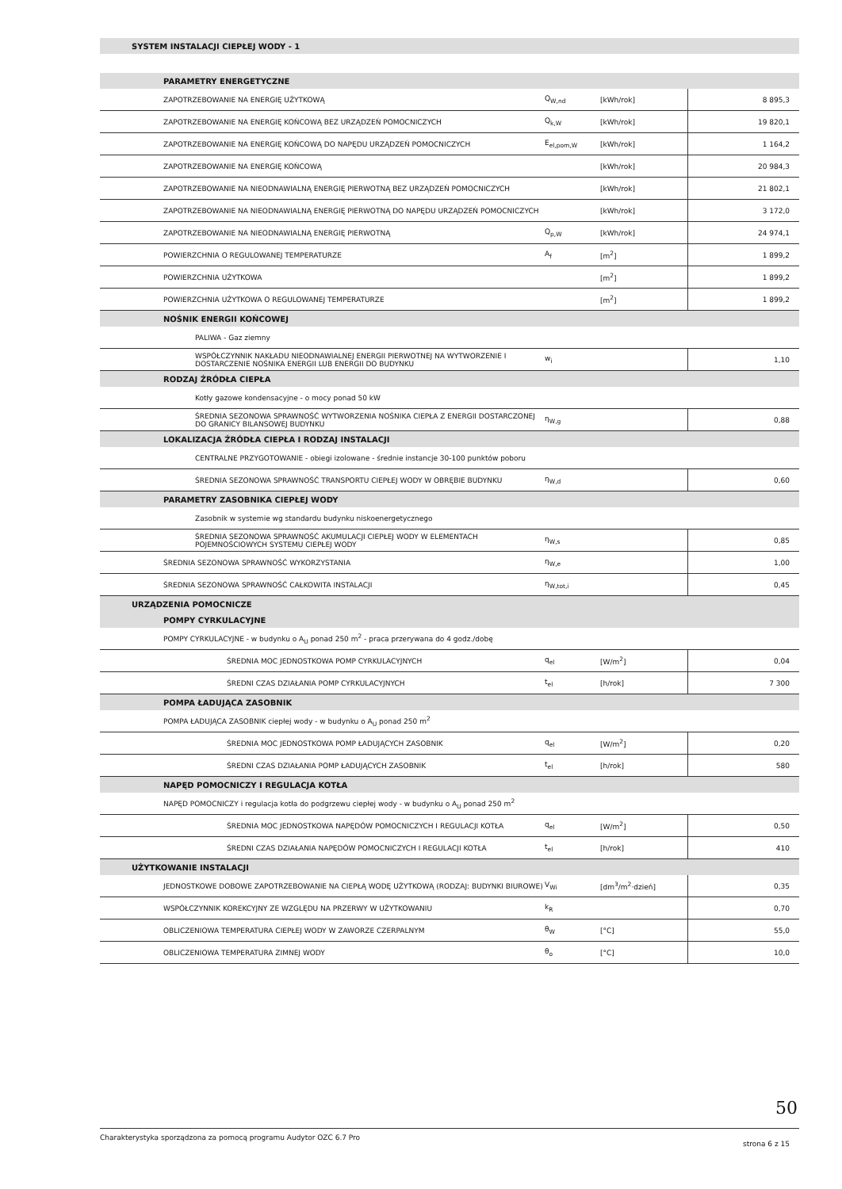| SYSTEM INSTALACJI CIEPŁEJ WODY - 1 | | | |
| --- | --- | --- | --- |
| PARAMETRY ENERGETYCZNE | | | |
| ZAPOTRZEBOWANIE NA ENERGIĘ UŻYTKOWĄ | Q<sub>W,nd</sub> | [kWh/rok] | 8 895,3 |
| ZAPOTRZEBOWANIE NA ENERGIĘ KOŃCOWĄ BEZ URZĄDZEŃ POMOCNICZYCH | Q<sub>k,W</sub> | [kWh/rok] | 19 820,1 |
| ZAPOTRZEBOWANIE NA ENERGIĘ KOŃCOWĄ DO NAPĘDU URZĄDZEŃ POMOCNICZYCH | E<sub>el,pom,W</sub> | [kWh/rok] | 1 164,2 |
| ZAPOTRZEBOWANIE NA ENERGIĘ KOŃCOWĄ | | [kWh/rok] | 20 984,3 |
| ZAPOTRZEBOWANIE NA NIEODNAWIALNĄ ENERGIĘ PIERWOTNĄ BEZ URZĄDZEŃ POMOCNICZYCH | | [kWh/rok] | 21 802,1 |
| ZAPOTRZEBOWANIE NA NIEODNAWIALNĄ ENERGIĘ PIERWOTNĄ DO NAPĘDU URZĄDZEŃ POMOCNICZYCH | | [kWh/rok] | 3 172,0 |
| ZAPOTRZEBOWANIE NA NIEODNAWIALNĄ ENERGIĘ PIERWOTNĄ | Q<sub>p,W</sub> | [kWh/rok] | 24 974,1 |
| POWIERZCHNIA O REGULOWANEJ TEMPERATURZE | A<sub>f</sub> | [m<sup>2</sup>] | 1 899,2 |
| POWIERZCHNIA UŻYTKOWA | | [m<sup>2</sup>] | 1 899,2 |
| POWIERZCHNIA UŻYTKOWA O REGULOWANEJ TEMPERATURZE | | [m<sup>2</sup>] | 1 899,2 |
| NOŚNIK ENERGII KOŃCOWEJ | | | |
| PALIWA - Gaz ziemny | | | |
| WSPÓŁCZYNNIK NAKŁADU NIEODNAWIALNEJ ENERGII PIERWOTNEJ NA WYTWORZENIE I DOSTARCZENIE NOŚNIKA ENERGII LUB ENERGII DO BUDYNKU | w<sub>i</sub> | | 1,10 |
| RODZAJ ŹRÓDŁA CIEPŁA | | | |
| Kotły gazowe kondensacyjne - o mocy ponad 50 kW | | | |
| ŚREDNIA SEZONOWA SPRAWNOŚĆ WYTWORZENIA NOŚNIKA CIEPŁA Z ENERGII DOSTARCZONEJ DO GRANICY BILANSOWEJ BUDYNKU | η<sub>W,g</sub> | | 0,88 |
| LOKALIZACJA ŹRÓDŁA CIEPŁA I RODZAJ INSTALACJI | | | |
| CENTRALNE PRZYGOTOWANIE - obiegi izolowane - średnie instancje 30-100 punktów poboru | | | |
| ŚREDNIA SEZONOWA SPRAWNOŚĆ TRANSPORTU CIEPŁEJ WODY W OBRĘBIE BUDYNKU | η<sub>W,d</sub> | | 0,60 |
| PARAMETRY ZASOBNIKA CIEPŁEJ WODY | | | |
| Zasobnik w systemie wg standardu budynku niskoenergetycznego | | | |
| ŚREDNIA SEZONOWA SPRAWNOŚĆ AKUMULACJI CIEPŁEJ WODY W ELEMENTACH POJEMNOŚCIOWYCH SYSTEMU CIEPŁEJ WODY | η<sub>W,s</sub> | | 0,85 |
| ŚREDNIA SEZONOWA SPRAWNOŚĆ WYKORZYSTANIA | η<sub>W,e</sub> | | 1,00 |
| ŚREDNIA SEZONOWA SPRAWNOŚĆ CAŁKOWITA INSTALACJI | η<sub>W,tot,i</sub> | | 0,45 |
| URZĄDZENIA POMOCNICZE | | | |
| POMPY CYRKULACYJNE | | | |
| POMPY CYRKULACYJNE - w budynku o A<sub>U</sub> ponad 250 m<sup>2</sup> - praca przerywana do 4 godz./dobę | | | |
| ŚREDNIA MOC JEDNOSTKOWA POMP CYRKULACYJNYCH | q<sub>el</sub> | [W/m<sup>2</sup>] | 0,04 |
| ŚREDNI CZAS DZIAŁANIA POMP CYRKULACYJNYCH | t<sub>el</sub> | [h/rok] | 7 300 |
| POMPA ŁADUJĄCA ZASOBNIK | | | |
| POMPA ŁADUJĄCA ZASOBNIK ciepłej wody - w budynku o A<sub>U</sub> ponad 250 m<sup>2</sup> | | | |
| ŚREDNIA MOC JEDNOSTKOWA POMP ŁADUJĄCYCH ZASOBNIK | q<sub>el</sub> | [W/m<sup>2</sup>] | 0,20 |
| ŚREDNI CZAS DZIAŁANIA POMP ŁADUJĄCYCH ZASOBNIK | t<sub>el</sub> | [h/rok] | 580 |
| NAPĘD POMOCNICZY I REGULACJA KOTŁA | | | |
| NAPĘD POMOCNICZY i regulacja kotła do podgrzewu ciepłej wody - w budynku o A<sub>U</sub> ponad 250 m<sup>2</sup> | | | |
| ŚREDNIA MOC JEDNOSTKOWA NAPĘDÓW POMOCNICZYCH I REGULACJI KOTŁA | q<sub>el</sub> | [W/m<sup>2</sup>] | 0,50 |
| ŚREDNI CZAS DZIAŁANIA NAPĘDÓW POMOCNICZYCH I REGULACJI KOTŁA | t<sub>el</sub> | [h/rok] | 410 |
| UŻYTKOWANIE INSTALACJI | | | |
| JEDNOSTKOWE DOBOWE ZAPOTRZEBOWANIE NA CIEPŁĄ WODĘ UŻYTKOWĄ (RODZAJ: BUDYNKI BIUROWE) | V<sub>Wi</sub> | [dm<sup>3</sup>/m<sup>2</sup>·dzień] | 0,35 |
| WSPÓŁCZYNNIK KOREKCYJNY ZE WZGLĘDU NA PRZERWY W UŻYTKOWANIU | k<sub>R</sub> | | 0,70 |
| OBLICZENIOWA TEMPERATURA CIEPŁEJ WODY W ZAWORZE CZERPALNYM | θ<sub>W</sub> | [°C] | 55,0 |
| OBLICZENIOWA TEMPERATURA ZIMNEJ WODY | θ<sub>o</sub> | [°C] | 10,0 |
50
Charakterystyka sporządzona za pomocą programu Audytor OZC 6.7 Pro strona 6 z 15